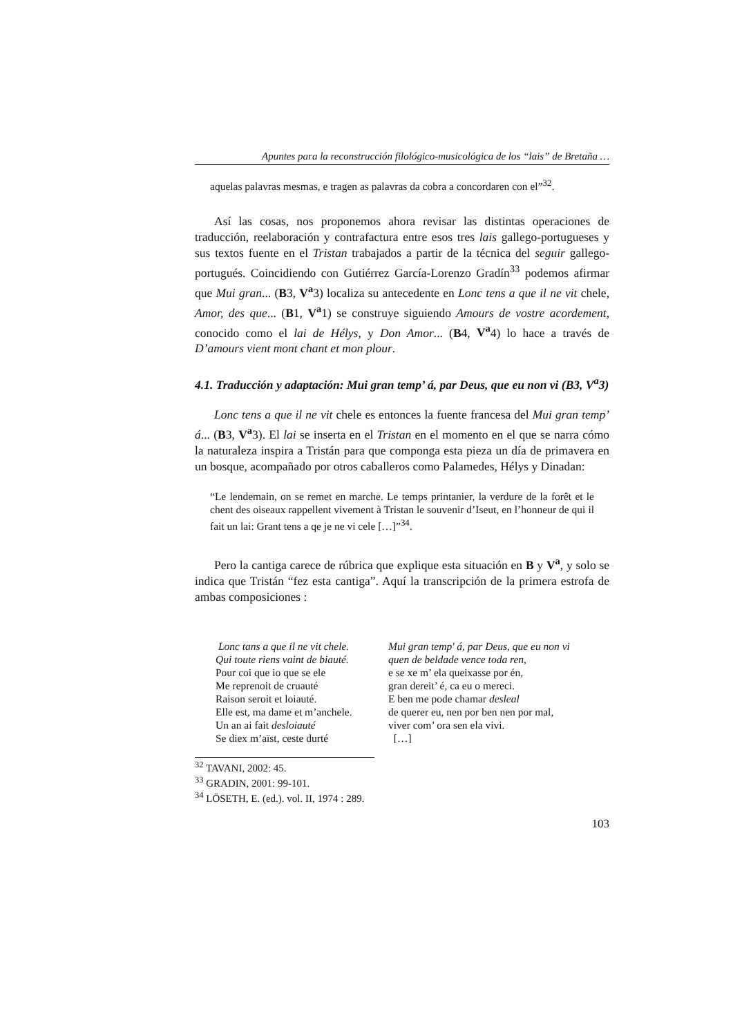Apuntes para la reconstrucción filológico-musicológica de los “lais” de Bretaña …
aquelas palavras mesmas, e tragen as palavras da cobra a concordaren con el”<sup>32</sup>.
Así las cosas, nos proponemos ahora revisar las distintas operaciones de traducción, reelaboración y contrafactura entre esos tres lais gallego-portugueses y sus textos fuente en el Tristan trabajados a partir de la técnica del seguir gallego-portugués. Coincidiendo con Gutiérrez García-Lorenzo Gradín<sup>33</sup> podemos afirmar que Mui gran... (B3, V<sup>a</sup>3) localiza su antecedente en Lonc tens a que il ne vit chele, Amor, des que... (B1, V<sup>a</sup>1) se construye siguiendo Amours de vostre acordement, conocido como el lai de Hélys, y Don Amor... (B4, V<sup>a</sup>4) lo hace a través de D’amours vient mont chant et mon plour.
4.1. Traducción y adaptación: Mui gran temp’ á, par Deus, que eu non vi (B3, V<sup>a</sup>3)
Lonc tens a que il ne vit chele es entonces la fuente francesa del Mui gran temp’ á... (B3, V<sup>a</sup>3). El lai se inserta en el Tristan en el momento en el que se narra cómo la naturaleza inspira a Tristán para que componga esta pieza un día de primavera en un bosque, acompañado por otros caballeros como Palamedes, Hélys y Dinadan:
“Le lendemain, on se remet en marche. Le temps printanier, la verdure de la forêt et le chent des oiseaux rappellent vivement à Tristan le souvenir d’Iseut, en l’honneur de qui il fait un lai: Grant tens a qe je ne vi cele […]”<sup>34</sup>.
Pero la cantiga carece de rúbrica que explique esta situación en B y V<sup>a</sup>, y solo se indica que Tristán “fez esta cantiga”. Aquí la transcripción de la primera estrofa de ambas composiciones :
Lonc tans a que il ne vit chele.
Qui toute riens vaint de biauté.
Pour coi que io que se ele
Me reprenoit de cruauté
Raison seroit et loiauté.
Elle est, ma dame et m’anchele.
Un an ai fait desloiauté
Se diex m’aïst, ceste durté
Mui gran temp' á, par Deus, que eu non vi
quen de beldade vence toda ren,
e se xe m’ ela queixasse por én,
gran dereit’ é, ca eu o mereci.
E ben me pode chamar desleal
de querer eu, nen por ben nen por mal,
viver com’ ora sen ela vivi.
[…]
<sup>32</sup> TAVANI, 2002: 45.
<sup>33</sup> GRADIN, 2001: 99-101.
<sup>34</sup> LÖSETH, E. (ed.). vol. II, 1974 : 289.
103